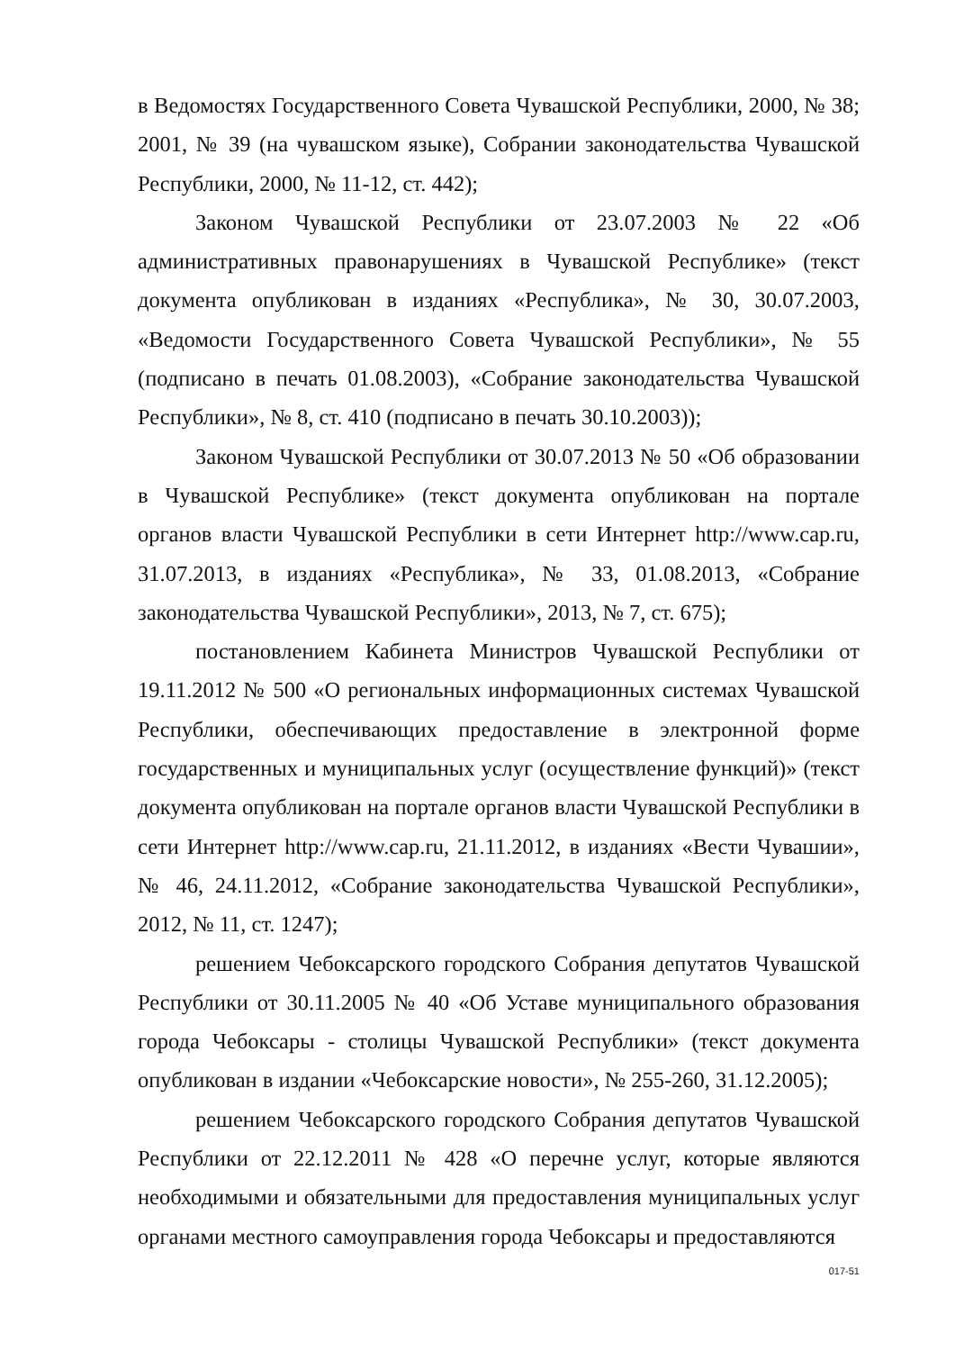в Ведомостях Государственного Совета Чувашской Республики, 2000, № 38; 2001, № 39 (на чувашском языке), Собрании законодательства Чувашской Республики, 2000, № 11-12, ст. 442);
Законом Чувашской Республики от 23.07.2003 № 22 «Об административных правонарушениях в Чувашской Республике» (текст документа опубликован в изданиях «Республика», № 30, 30.07.2003, «Ведомости Государственного Совета Чувашской Республики», № 55 (подписано в печать 01.08.2003), «Собрание законодательства Чувашской Республики», № 8, ст. 410 (подписано в печать 30.10.2003));
Законом Чувашской Республики от 30.07.2013 № 50 «Об образовании в Чувашской Республике» (текст документа опубликован на портале органов власти Чувашской Республики в сети Интернет http://www.cap.ru, 31.07.2013, в изданиях «Республика», № 33, 01.08.2013, «Собрание законодательства Чувашской Республики», 2013, № 7, ст. 675);
постановлением Кабинета Министров Чувашской Республики от 19.11.2012 № 500 «О региональных информационных системах Чувашской Республики, обеспечивающих предоставление в электронной форме государственных и муниципальных услуг (осуществление функций)» (текст документа опубликован на портале органов власти Чувашской Республики в сети Интернет http://www.cap.ru, 21.11.2012, в изданиях «Вести Чувашии», № 46, 24.11.2012, «Собрание законодательства Чувашской Республики», 2012, № 11, ст. 1247);
решением Чебоксарского городского Собрания депутатов Чувашской Республики от 30.11.2005 № 40 «Об Уставе муниципального образования города Чебоксары - столицы Чувашской Республики» (текст документа опубликован в издании «Чебоксарские новости», № 255-260, 31.12.2005);
решением Чебоксарского городского Собрания депутатов Чувашской Республики от 22.12.2011 № 428 «О перечне услуг, которые являются необходимыми и обязательными для предоставления муниципальных услуг органами местного самоуправления города Чебоксары и предоставляются
017-51